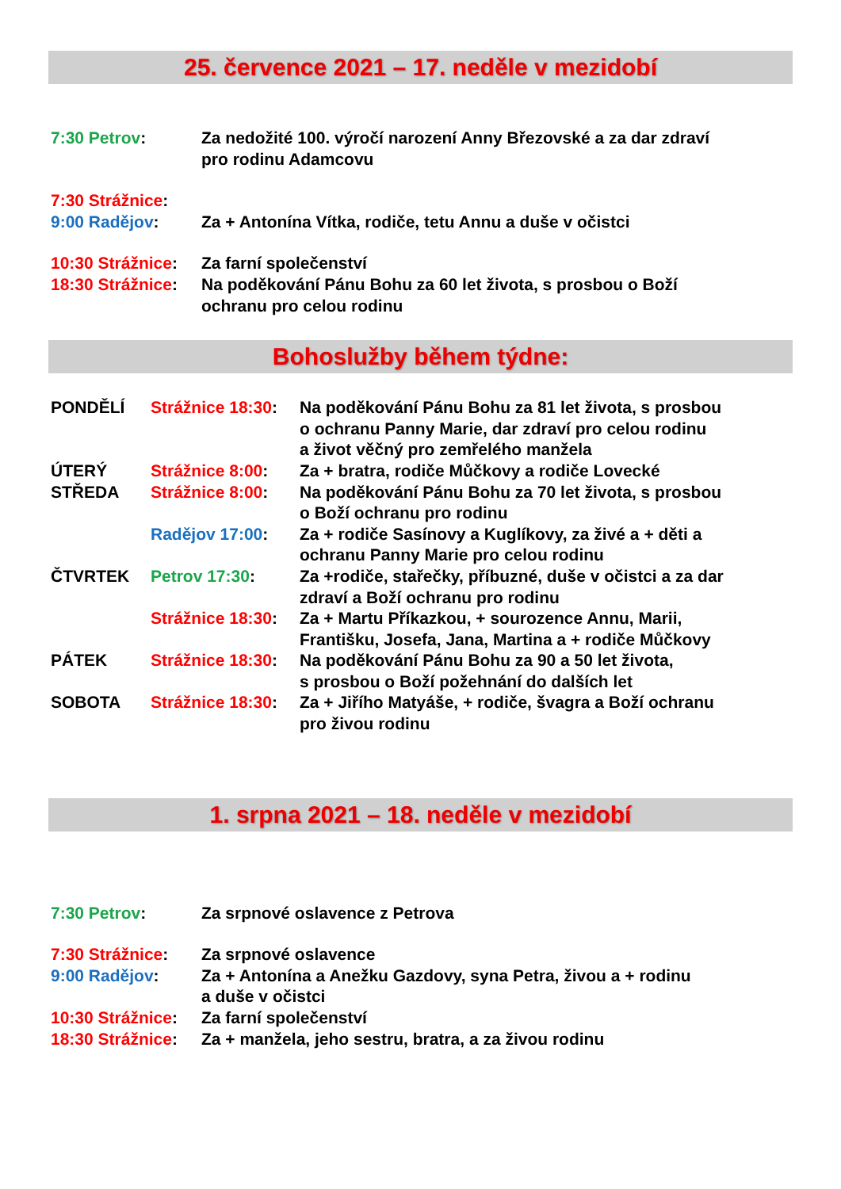25. července 2021 – 17. neděle v mezidobí
| 7:30 Petrov : | Za nedožité 100. výročí narození Anny Březovské a za dar zdraví pro rodinu Adamcovu |
| 7:30 Strážnice : | |
| 9:00 Radějov : | Za + Antonína Vítka, rodiče, tetu Annu a duše v očistci |
| 10:30 Strážnice : | Za farní společenství |
| 18:30 Strážnice : | Na poděkování Pánu Bohu za 60 let života, s prosbou o Boží ochranu pro celou rodinu |
Bohoslužby během týdne:
| PONDĚLÍ | Strážnice 18:30 : | Na poděkování Pánu Bohu za 81 let života, s prosbou o ochranu Panny Marie, dar zdraví pro celou rodinu a život věčný pro zemřelého manžela |
| ÚTERÝ | Strážnice 8:00 : | Za + bratra, rodiče Můčkovy a rodiče Lovecké |
| STŘEDA | Strážnice 8:00 : | Na poděkování Pánu Bohu za 70 let života, s prosbou o Boží ochranu pro rodinu |
| | Radějov 17:00 : | Za + rodiče Sasínovy a Kuglíkovy, za živé a + děti a ochranu Panny Marie pro celou rodinu |
| ČTVRTEK | Petrov 17:30 : | Za +rodiče, stařečky, příbuzné, duše v očistci a za dar zdraví a Boží ochranu pro rodinu |
| | Strážnice 18:30 : | Za + Martu Příkazkou, + sourozence Annu, Marii, Františku, Josefa, Jana, Martina a + rodiče Můčkovy |
| PÁTEK | Strážnice 18:30 : | Na poděkování Pánu Bohu za 90 a 50 let života, s prosbou o Boží požehnání do dalších let |
| SOBOTA | Strážnice 18:30 : | Za + Jiřího Matyáše, + rodiče, švagra a Boží ochranu pro živou rodinu |
1. srpna 2021 – 18. neděle v mezidobí
| 7:30 Petrov : | Za srpnové oslavence z Petrova |
| 7:30 Strážnice : | Za srpnové oslavence |
| 9:00 Radějov : | Za + Antonína a Anežku Gazdovy, syna Petra, živou a + rodinu a duše v očistci |
| 10:30 Strážnice : | Za farní společenství |
| 18:30 Strážnice : | Za + manžela, jeho sestru, bratra, a za živou rodinu |